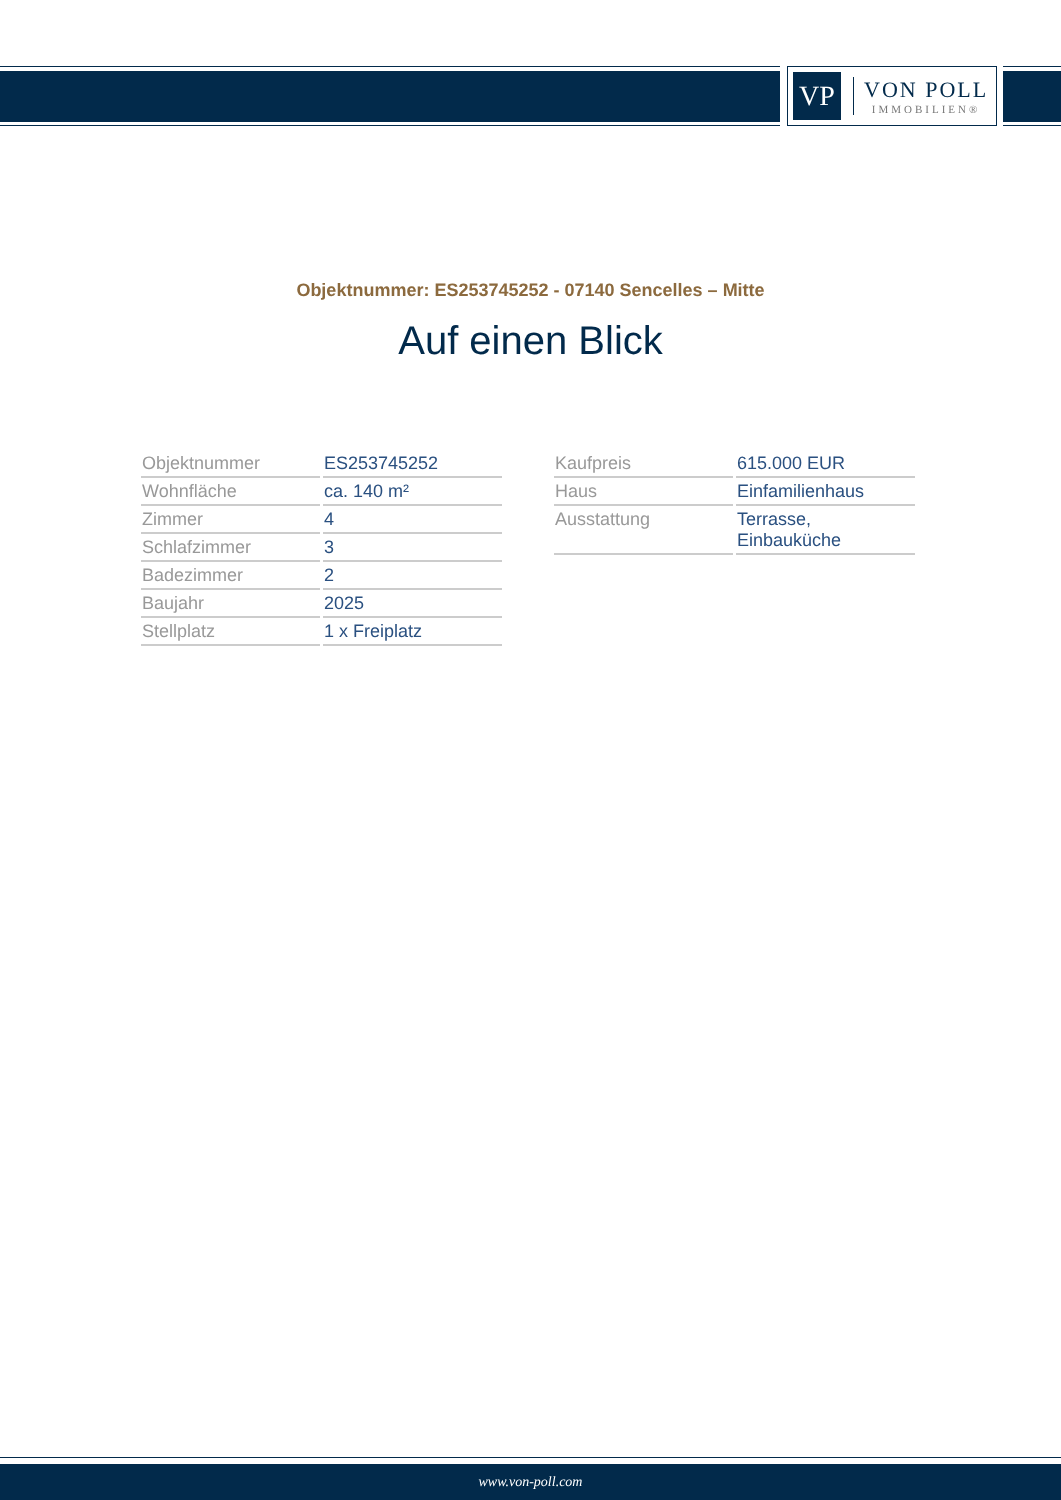VP
VON POLL
IMMOBILIEN®
Objektnummer: ES253745252 - 07140 Sencelles – Mitte
Auf einen Blick
| Objektnummer | ES253745252 |
| Wohnfläche | ca. 140 m² |
| Zimmer | 4 |
| Schlafzimmer | 3 |
| Badezimmer | 2 |
| Baujahr | 2025 |
| Stellplatz | 1 x Freiplatz |
| Kaufpreis | 615.000 EUR |
| Haus | Einfamilienhaus |
| Ausstattung | Terrasse, Einbauküche |
www.von-poll.com